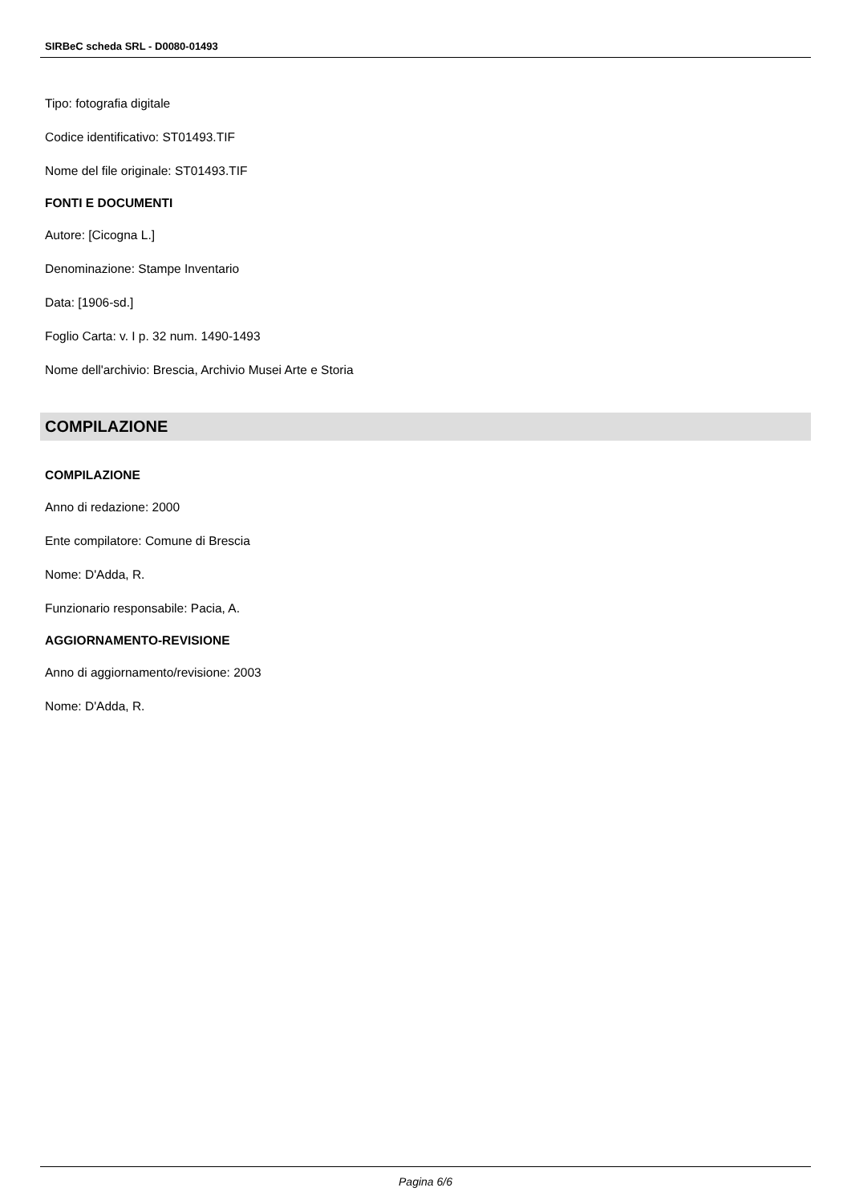SIRBeC scheda SRL - D0080-01493
Tipo: fotografia digitale
Codice identificativo: ST01493.TIF
Nome del file originale: ST01493.TIF
FONTI E DOCUMENTI
Autore: [Cicogna L.]
Denominazione: Stampe Inventario
Data: [1906-sd.]
Foglio Carta: v. I p. 32 num. 1490-1493
Nome dell'archivio: Brescia, Archivio Musei Arte e Storia
COMPILAZIONE
COMPILAZIONE
Anno di redazione: 2000
Ente compilatore: Comune di Brescia
Nome: D'Adda, R.
Funzionario responsabile: Pacia, A.
AGGIORNAMENTO-REVISIONE
Anno di aggiornamento/revisione: 2003
Nome: D'Adda, R.
Pagina 6/6